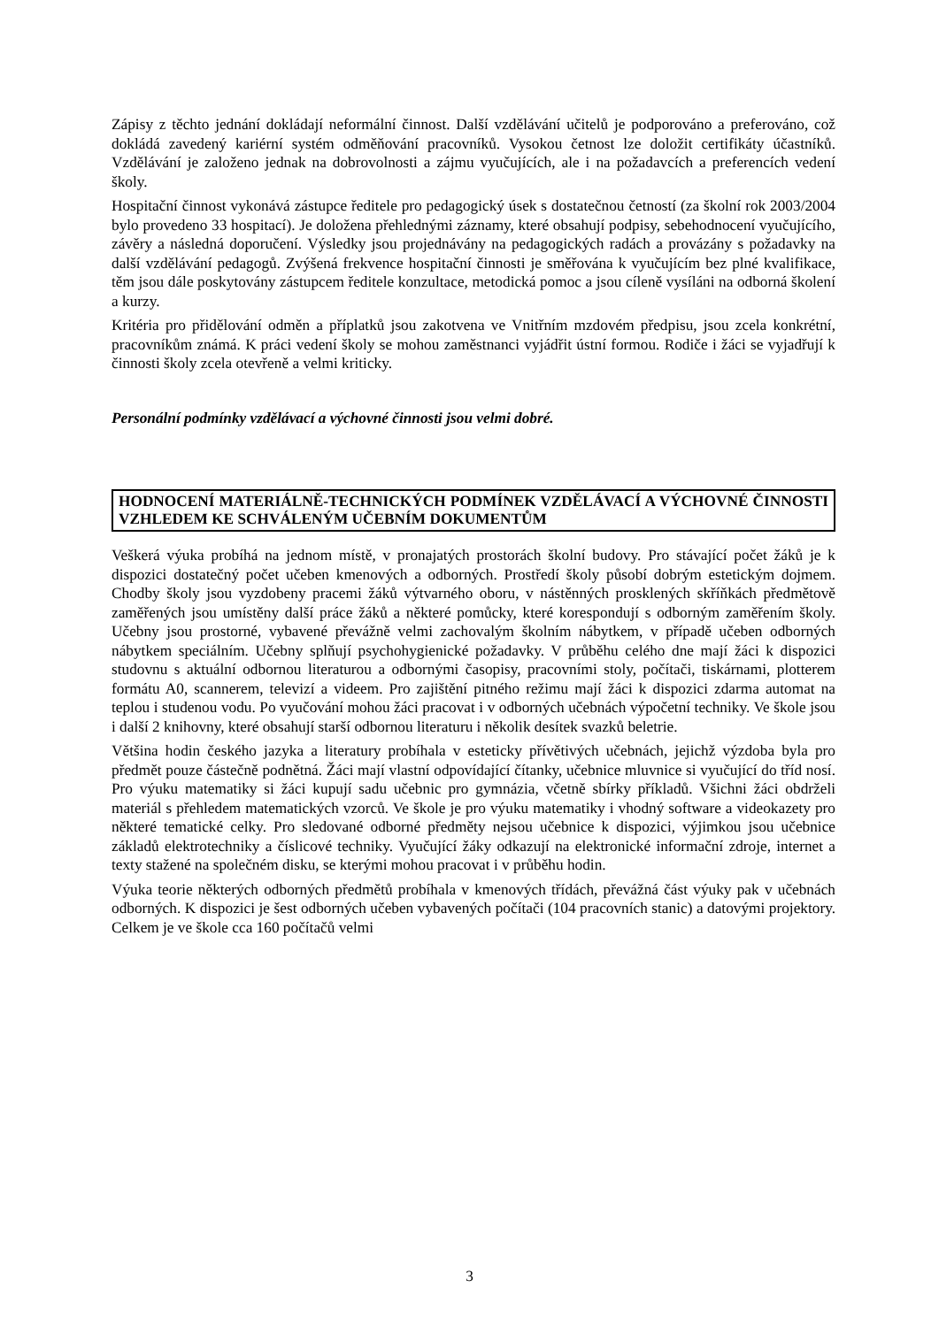Zápisy z těchto jednání dokládají neformální činnost. Další vzdělávání učitelů je podporováno a preferováno, což dokládá zavedený kariérní systém odměňování pracovníků. Vysokou četnost lze doložit certifikáty účastníků. Vzdělávání je založeno jednak na dobrovolnosti a zájmu vyučujících, ale i na požadavcích a preferencích vedení školy.
Hospitační činnost vykonává zástupce ředitele pro pedagogický úsek s dostatečnou četností (za školní rok 2003/2004 bylo provedeno 33 hospitací). Je doložena přehlednými záznamy, které obsahují podpisy, sebehodnocení vyučujícího, závěry a následná doporučení. Výsledky jsou projednávány na pedagogických radách a provázány s požadavky na další vzdělávání pedagogů. Zvýšená frekvence hospitační činnosti je směřována k vyučujícím bez plné kvalifikace, těm jsou dále poskytovány zástupcem ředitele konzultace, metodická pomoc a jsou cíleně vysíláni na odborná školení a kurzy.
Kritéria pro přidělování odměn a příplatků jsou zakotvena ve Vnitřním mzdovém předpisu, jsou zcela konkrétní, pracovníkům známá. K práci vedení školy se mohou zaměstnanci vyjádřit ústní formou. Rodiče i žáci se vyjadřují k činnosti školy zcela otevřeně a velmi kriticky.
Personální podmínky vzdělávací a výchovné činnosti jsou velmi dobré.
HODNOCENÍ MATERIÁLNĚ-TECHNICKÝCH PODMÍNEK VZDĚLÁVACÍ A VÝCHOVNÉ ČINNOSTI VZHLEDEM KE SCHVÁLENÝM UČEBNÍM DOKUMENTŮM
Veškerá výuka probíhá na jednom místě, v pronajatých prostorách školní budovy. Pro stávající počet žáků je k dispozici dostatečný počet učeben kmenových a odborných. Prostředí školy působí dobrým estetickým dojmem. Chodby školy jsou vyzdobeny pracemi žáků výtvarného oboru, v nástěnných prosklených skříňkách předmětově zaměřených jsou umístěny další práce žáků a některé pomůcky, které korespondují s odborným zaměřením školy. Učebny jsou prostorné, vybavené převážně velmi zachovalým školním nábytkem, v případě učeben odborných nábytkem speciálním. Učebny splňují psychohygienické požadavky. V průběhu celého dne mají žáci k dispozici studovnu s aktuální odbornou literaturou a odbornými časopisy, pracovními stoly, počítači, tiskárnami, plotterem formátu A0, scannerem, televizí a videem. Pro zajištění pitného režimu mají žáci k dispozici zdarma automat na teplou i studenou vodu. Po vyučování mohou žáci pracovat i v odborných učebnách výpočetní techniky. Ve škole jsou i další 2 knihovny, které obsahují starší odbornou literaturu i několik desítek svazků beletrie.
Většina hodin českého jazyka a literatury probíhala v esteticky přívětivých učebnách, jejichž výzdoba byla pro předmět pouze částečně podnětná. Žáci mají vlastní odpovídající čítanky, učebnice mluvnice si vyučující do tříd nosí. Pro výuku matematiky si žáci kupují sadu učebnic pro gymnázia, včetně sbírky příkladů. Všichni žáci obdrželi materiál s přehledem matematických vzorců. Ve škole je pro výuku matematiky i vhodný software a videokazety pro některé tematické celky. Pro sledované odborné předměty nejsou učebnice k dispozici, výjimkou jsou učebnice základů elektrotechniky a číslicové techniky. Vyučující žáky odkazují na elektronické informační zdroje, internet a texty stažené na společném disku, se kterými mohou pracovat i v průběhu hodin.
Výuka teorie některých odborných předmětů probíhala v kmenových třídách, převážná část výuky pak v učebnách odborných. K dispozici je šest odborných učeben vybavených počítači (104 pracovních stanic) a datovými projektory. Celkem je ve škole cca 160 počítačů velmi
3